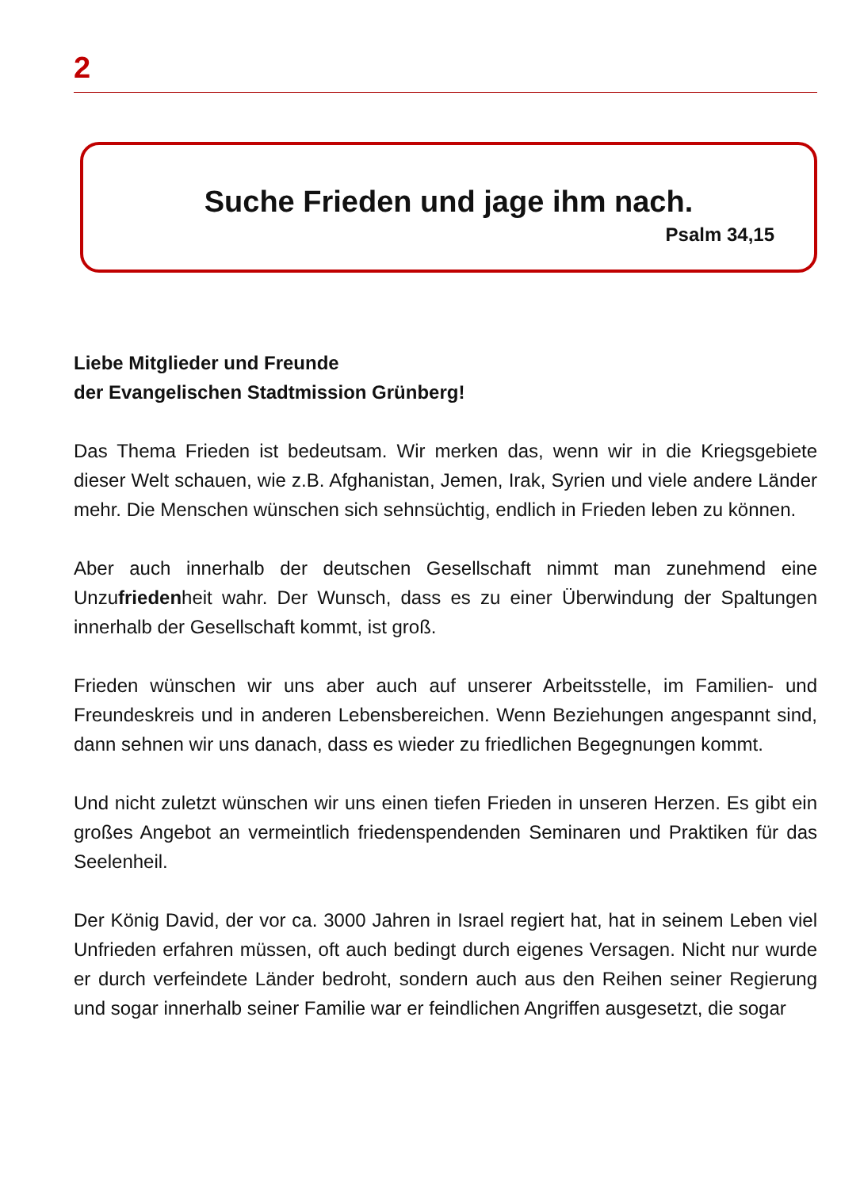2
Suche Frieden und jage ihm nach.
Psalm 34,15
Liebe Mitglieder und Freunde
der Evangelischen Stadtmission Grünberg!
Das Thema Frieden ist bedeutsam. Wir merken das, wenn wir in die Kriegsgebiete dieser Welt schauen, wie z.B. Afghanistan, Jemen, Irak, Syrien und viele andere Länder mehr. Die Menschen wünschen sich sehnsüchtig, endlich in Frieden leben zu können.
Aber auch innerhalb der deutschen Gesellschaft nimmt man zunehmend eine Unzufriedenheit wahr. Der Wunsch, dass es zu einer Überwindung der Spaltungen innerhalb der Gesellschaft kommt, ist groß.
Frieden wünschen wir uns aber auch auf unserer Arbeitsstelle, im Familien- und Freundeskreis und in anderen Lebensbereichen. Wenn Beziehungen angespannt sind, dann sehnen wir uns danach, dass es wieder zu friedlichen Begegnungen kommt.
Und nicht zuletzt wünschen wir uns einen tiefen Frieden in unseren Herzen. Es gibt ein großes Angebot an vermeintlich friedenspendenden Seminaren und Praktiken für das Seelenheil.
Der König David, der vor ca. 3000 Jahren in Israel regiert hat, hat in seinem Leben viel Unfrieden erfahren müssen, oft auch bedingt durch eigenes Versagen. Nicht nur wurde er durch verfeindete Länder bedroht, sondern auch aus den Reihen seiner Regierung und sogar innerhalb seiner Familie war er feindlichen Angriffen ausgesetzt, die sogar